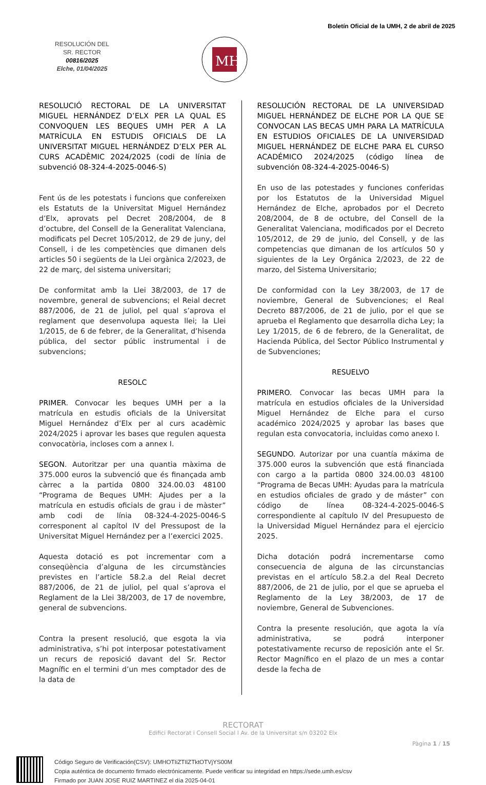Boletín Oficial de la UMH, 2 de abril de 2025
RESOLUCIÓN DEL
SR. RECTOR
00816/2025
Elche, 01/04/2025
MH
RESOLUCIÓ RECTORAL DE LA UNIVERSITAT MIGUEL HERNÁNDEZ D’ELX PER LA QUAL ES CONVOQUEN LES BEQUES UMH PER A LA MATRÍCULA EN ESTUDIS OFICIALS DE LA UNIVERSITAT MIGUEL HERNÁNDEZ D’ELX PER AL CURS ACADÈMIC 2024/2025 (codi de línia de subvenció 08-324-4-2025-0046-S)
Fent ús de les potestats i funcions que confereixen els Estatuts de la Universitat Miguel Hernández d’Elx, aprovats pel Decret 208/2004, de 8 d’octubre, del Consell de la Generalitat Valenciana, modificats pel Decret 105/2012, de 29 de juny, del Consell, i de les competències que dimanen dels articles 50 i següents de la Llei orgànica 2/2023, de 22 de març, del sistema universitari;
De conformitat amb la Llei 38/2003, de 17 de novembre, general de subvencions; el Reial decret 887/2006, de 21 de juliol, pel qual s’aprova el reglament que desenvolupa aquesta llei; la Llei 1/2015, de 6 de febrer, de la Generalitat, d’hisenda pública, del sector públic instrumental i de subvencions;
RESOLC
PRIMER. Convocar les beques UMH per a la matrícula en estudis oficials de la Universitat Miguel Hernández d’Elx per al curs acadèmic 2024/2025 i aprovar les bases que regulen aquesta convocatòria, incloses com a annex I.
SEGON. Autoritzar per una quantia màxima de 375.000 euros la subvenció que és finançada amb càrrec a la partida 0800 324.00.03 48100 “Programa de Beques UMH: Ajudes per a la matrícula en estudis oficials de grau i de màster” amb codi de línia 08-324-4-2025-0046-S corresponent al capítol IV del Pressupost de la Universitat Miguel Hernández per a l’exercici 2025.
Aquesta dotació es pot incrementar com a conseqüència d’alguna de les circumstàncies previstes en l’article 58.2.a del Reial decret 887/2006, de 21 de juliol, pel qual s’aprova el Reglament de la Llei 38/2003, de 17 de novembre, general de subvencions.
Contra la present resolució, que esgota la via administrativa, s’hi pot interposar potestativament un recurs de reposició davant del Sr. Rector Magnífic en el termini d’un mes comptador des de la data de
RESOLUCIÓN RECTORAL DE LA UNIVERSIDAD MIGUEL HERNÁNDEZ DE ELCHE POR LA QUE SE CONVOCAN LAS BECAS UMH PARA LA MATRÍCULA EN ESTUDIOS OFICIALES DE LA UNIVERSIDAD MIGUEL HERNÁNDEZ DE ELCHE PARA EL CURSO ACADÉMICO 2024/2025 (código línea de subvención 08-324-4-2025-0046-S)
En uso de las potestades y funciones conferidas por los Estatutos de la Universidad Miguel Hernández de Elche, aprobados por el Decreto 208/2004, de 8 de octubre, del Consell de la Generalitat Valenciana, modificados por el Decreto 105/2012, de 29 de junio, del Consell, y de las competencias que dimanan de los artículos 50 y siguientes de la Ley Orgánica 2/2023, de 22 de marzo, del Sistema Universitario;
De conformidad con la Ley 38/2003, de 17 de noviembre, General de Subvenciones; el Real Decreto 887/2006, de 21 de julio, por el que se aprueba el Reglamento que desarrolla dicha Ley; la Ley 1/2015, de 6 de febrero, de la Generalitat, de Hacienda Pública, del Sector Público Instrumental y de Subvenciones;
RESUELVO
PRIMERO. Convocar las becas UMH para la matrícula en estudios oficiales de la Universidad Miguel Hernández de Elche para el curso académico 2024/2025 y aprobar las bases que regulan esta convocatoria, incluidas como anexo I.
SEGUNDO. Autorizar por una cuantía máxima de 375.000 euros la subvención que está financiada con cargo a la partida 0800 324.00.03 48100 “Programa de Becas UMH: Ayudas para la matrícula en estudios oficiales de grado y de máster” con código de línea 08-324-4-2025-0046-S correspondiente al capítulo IV del Presupuesto de la Universidad Miguel Hernández para el ejercicio 2025.
Dicha dotación podrá incrementarse como consecuencia de alguna de las circunstancias previstas en el artículo 58.2.a del Real Decreto 887/2006, de 21 de julio, por el que se aprueba el Reglamento de la Ley 38/2003, de 17 de noviembre, General de Subvenciones.
Contra la presente resolución, que agota la vía administrativa, se podrá interponer potestativamente recurso de reposición ante el Sr. Rector Magnífico en el plazo de un mes a contar desde la fecha de
RECTORAT
Edifici Rectorat i Consell Social l Av. de la Universitat s/n 03202 Elx
Pàgina 1 / 15
Código Seguro de Verificación(CSV): UMHOTIiZTIlZTktOTVjYS00M
Copia auténtica de documento firmado electrónicamente. Puede verificar su integridad en https://sede.umh.es/csv
Firmado por JUAN JOSE RUIZ MARTINEZ el día 2025-04-01